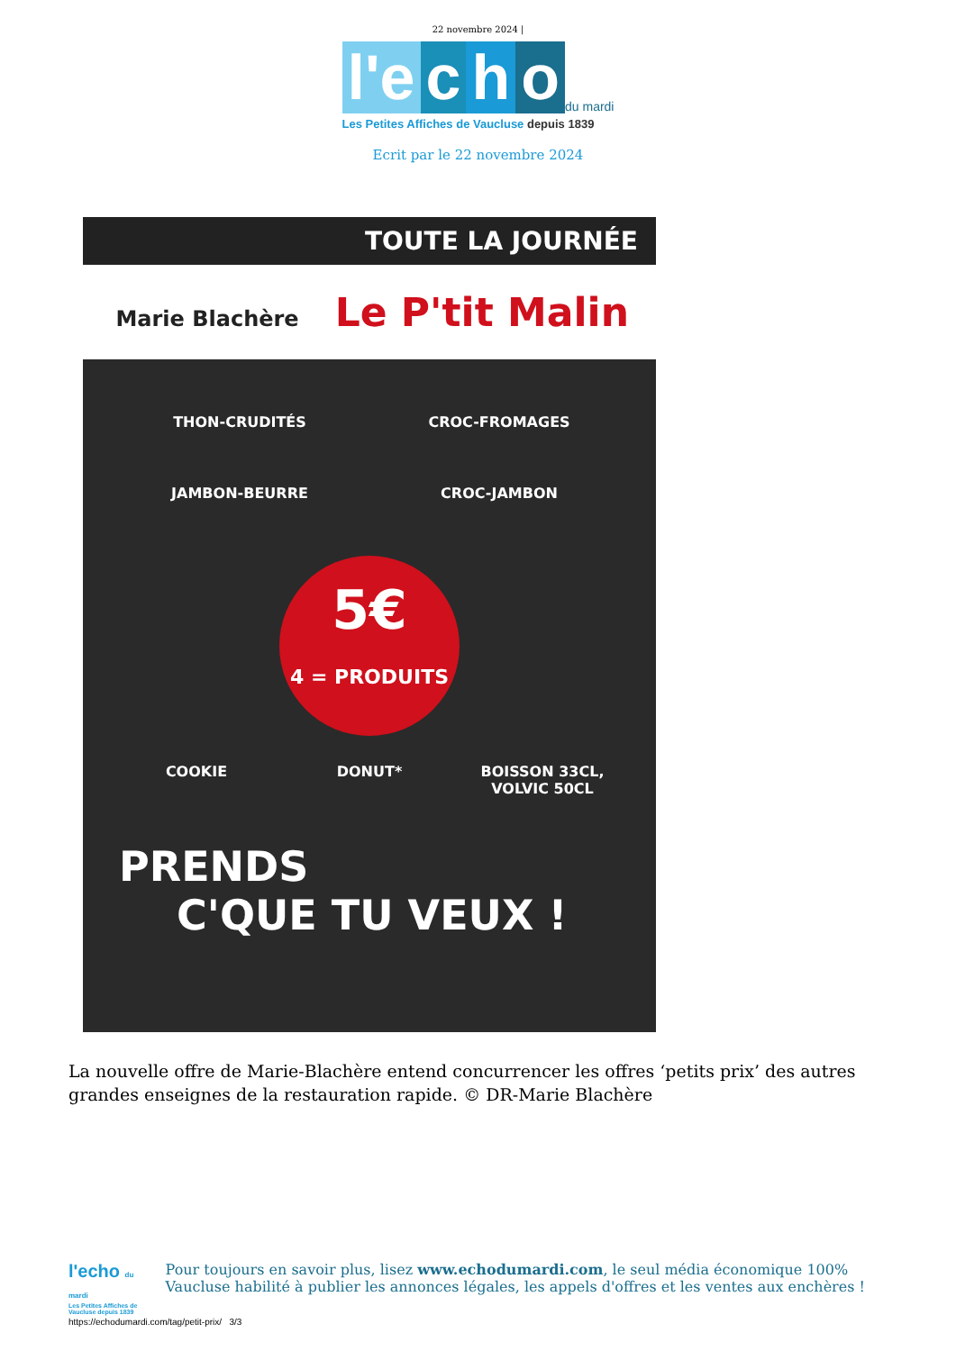22 novembre 2024 |
l'e c h o du mardi
Les Petites Affiches de Vaucluse depuis 1839
Ecrit par le 22 novembre 2024
TOUTE LA JOURNÉE
Marie Blachère Le P'tit Malin
THON-CRUDITÉS
CROC-FROMAGES
JAMBON-BEURRE
CROC-JAMBON
5€
4 = PRODUITS
COOKIE
DONUT*
BOISSON 33CL, VOLVIC 50CL
PRENDS
C'QUE TU VEUX !
La nouvelle offre de Marie-Blachère entend concurrencer les offres ‘petits prix’ des autres grandes enseignes de la restauration rapide. © DR-Marie Blachère
l'echo du mardi
Les Petites Affiches de Vaucluse depuis 1839
Pour toujours en savoir plus, lisez www.echodumardi.com, le seul média économique 100% Vaucluse habilité à publier les annonces légales, les appels d'offres et les ventes aux enchères !
https://echodumardi.com/tag/petit-prix/ 3/3